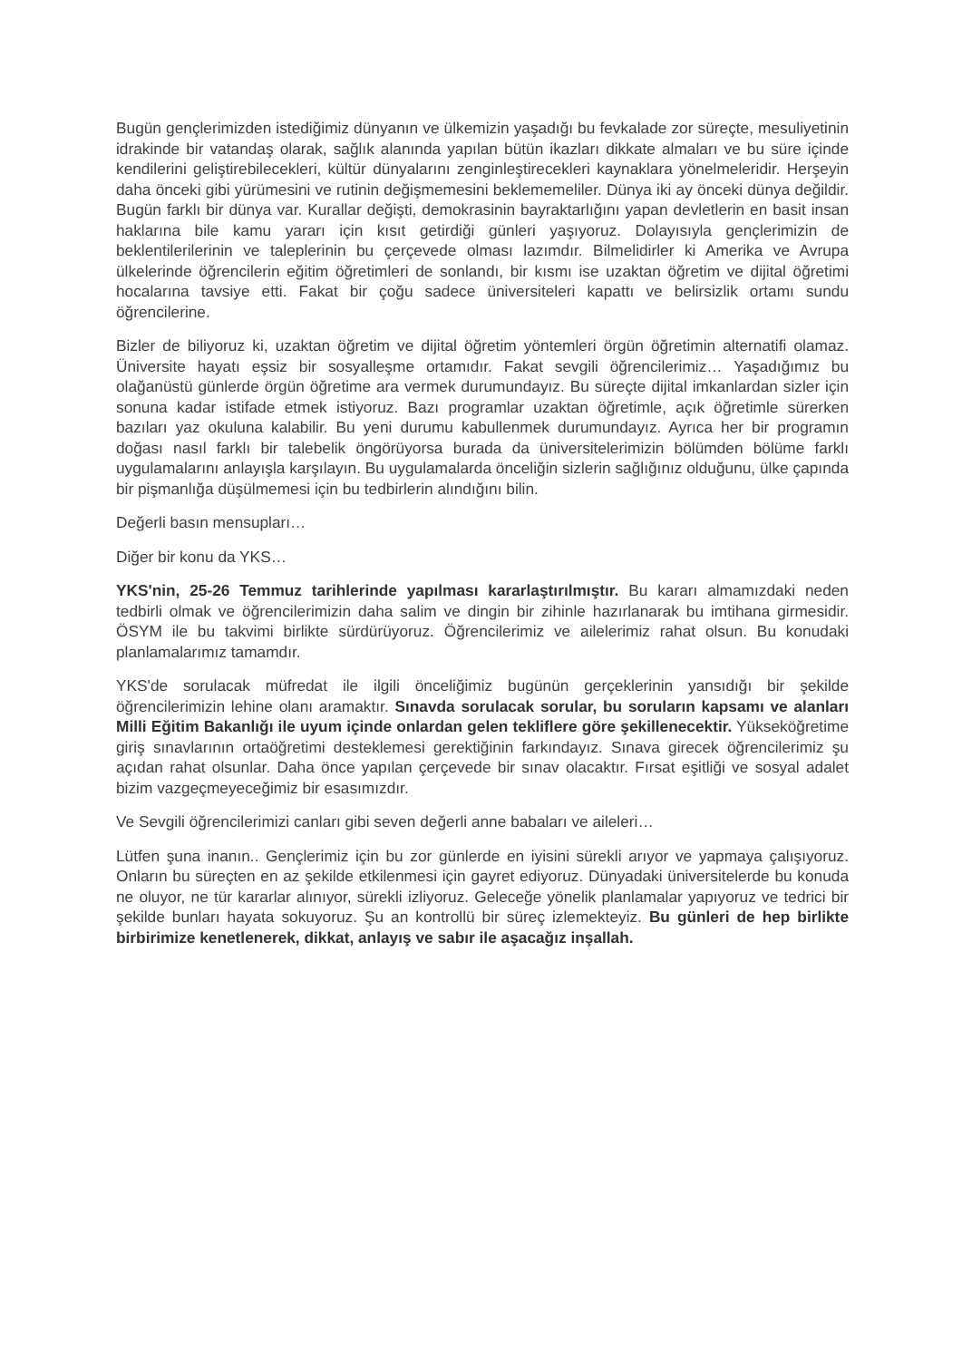Bugün gençlerimizden istediğimiz dünyanın ve ülkemizin yaşadığı bu fevkalade zor süreçte, mesuliyetinin idrakinde bir vatandaş olarak, sağlık alanında yapılan bütün ikazları dikkate almaları ve bu süre içinde kendilerini geliştirebilecekleri, kültür dünyalarını zenginleştirecekleri kaynaklara yönelmeleridir. Herşeyin daha önceki gibi yürümesini ve rutinin değişmemesini beklememeliler. Dünya iki ay önceki dünya değildir. Bugün farklı bir dünya var. Kurallar değişti, demokrasinin bayraktarlığını yapan devletlerin en basit insan haklarına bile kamu yararı için kısıt getirdiği günleri yaşıyoruz. Dolayısıyla gençlerimizin de beklentilerilerinin ve taleplerinin bu çerçevede olması lazımdır. Bilmelidirler ki Amerika ve Avrupa ülkelerinde öğrencilerin eğitim öğretimleri de sonlandı, bir kısmı ise uzaktan öğretim ve dijital öğretimi hocalarına tavsiye etti. Fakat bir çoğu sadece üniversiteleri kapattı ve belirsizlik ortamı sundu öğrencilerine.
Bizler de biliyoruz ki, uzaktan öğretim ve dijital öğretim yöntemleri örgün öğretimin alternatifi olamaz. Üniversite hayatı eşsiz bir sosyalleşme ortamıdır. Fakat sevgili öğrencilerimiz… Yaşadığımız bu olağanüstü günlerde örgün öğretime ara vermek durumundayız. Bu süreçte dijital imkanlardan sizler için sonuna kadar istifade etmek istiyoruz. Bazı programlar uzaktan öğretimle, açık öğretimle sürerken bazıları yaz okuluna kalabilir. Bu yeni durumu kabullenmek durumundayız. Ayrıca her bir programın doğası nasıl farklı bir talebelik öngörüyorsa burada da üniversitelerimizin bölümden bölüme farklı uygulamalarını anlayışla karşılayın. Bu uygulamalarda önceliğin sizlerin sağlığınız olduğunu, ülke çapında bir pişmanlığa düşülmemesi için bu tedbirlerin alındığını bilin.
Değerli basın mensupları…
Diğer bir konu da YKS…
YKS'nin, 25-26 Temmuz tarihlerinde yapılması kararlaştırılmıştır. Bu kararı almamızdaki neden tedbirli olmak ve öğrencilerimizin daha salim ve dingin bir zihinle hazırlanarak bu imtihana girmesidir. ÖSYM ile bu takvimi birlikte sürdürüyoruz. Öğrencilerimiz ve ailelerimiz rahat olsun. Bu konudaki planlamalarımız tamamdır.
YKS'de sorulacak müfredat ile ilgili önceliğimiz bugünün gerçeklerinin yansıdığı bir şekilde öğrencilerimizin lehine olanı aramaktır. Sınavda sorulacak sorular, bu soruların kapsamı ve alanları Milli Eğitim Bakanlığı ile uyum içinde onlardan gelen tekliflere göre şekillenecektir. Yükseköğretime giriş sınavlarının ortaöğretimi desteklemesi gerektiğinin farkındayız. Sınava girecek öğrencilerimiz şu açıdan rahat olsunlar. Daha önce yapılan çerçevede bir sınav olacaktır. Fırsat eşitliği ve sosyal adalet bizim vazgeçmeyeceğimiz bir esasımızdır.
Ve Sevgili öğrencilerimizi canları gibi seven değerli anne babaları ve aileleri…
Lütfen şuna inanın.. Gençlerimiz için bu zor günlerde en iyisini sürekli arıyor ve yapmaya çalışıyoruz. Onların bu süreçten en az şekilde etkilenmesi için gayret ediyoruz. Dünyadaki üniversitelerde bu konuda ne oluyor, ne tür kararlar alınıyor, sürekli izliyoruz. Geleceğe yönelik planlamalar yapıyoruz ve tedrici bir şekilde bunları hayata sokuyoruz. Şu an kontrollü bir süreç izlemekteyiz. Bu günleri de hep birlikte birbirimize kenetlenerek, dikkat, anlayış ve sabır ile aşacağız inşallah.